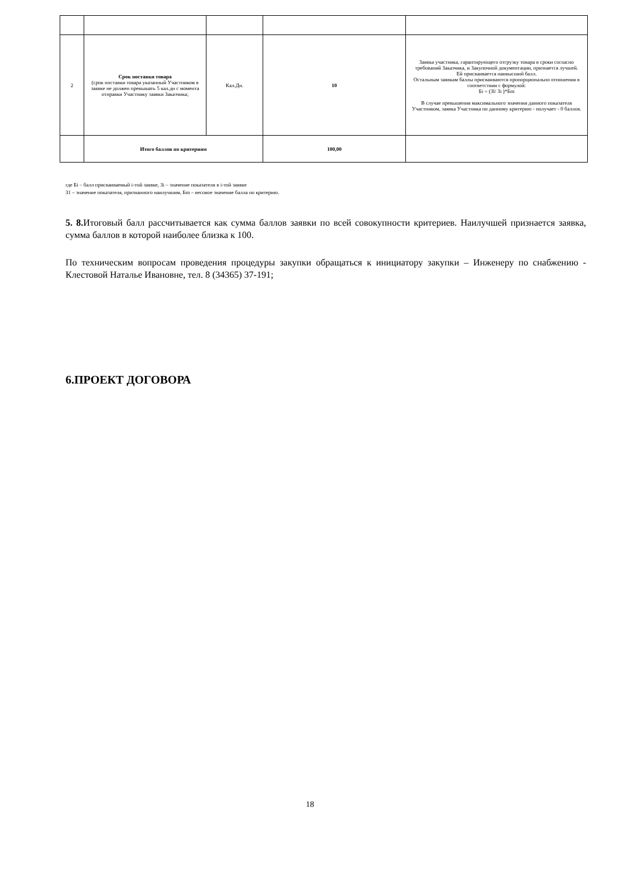| 2 | Срок поставки товара (срок поставки товара указанный Участником в заявке не должен превышать 5 кал.дн с момента отправки Участнику заявки Заказчика; | Кал.Дн. | 10 | Заявка участника, гарантирующего отгрузку товара в сроки согласно требований Заказчика, и Закупочной документации, признается лучшей. Ей присваивается наивысший балл. Остальным заявкам баллы присваиваются пропорционально отношения в соответствии с формулой: Бi = (Зl/ Зi )*Бm В случае превышения максимального значения данного показателя Участником, заявка Участника по данному критерию - получает - 0 баллов. |
| | Итого баллов по критериям | | 100,00 | |
где Бi – балл присваиваемый i-той заявке, Зi – значение показателя в i-той заявке
З1 – значение показателя, признанного наилучшим, Бm – весовое значение балла по критерию.
5. 8. Итоговый балл рассчитывается как сумма баллов заявки по всей совокупности критериев. Наилучшей признается заявка, сумма баллов в которой наиболее близка к 100.
По техническим вопросам проведения процедуры закупки обращаться к инициатору закупки – Инженеру по снабжению - Клестовой Наталье Ивановне, тел. 8 (34365) 37-191;
6.ПРОЕКТ ДОГОВОРА
18